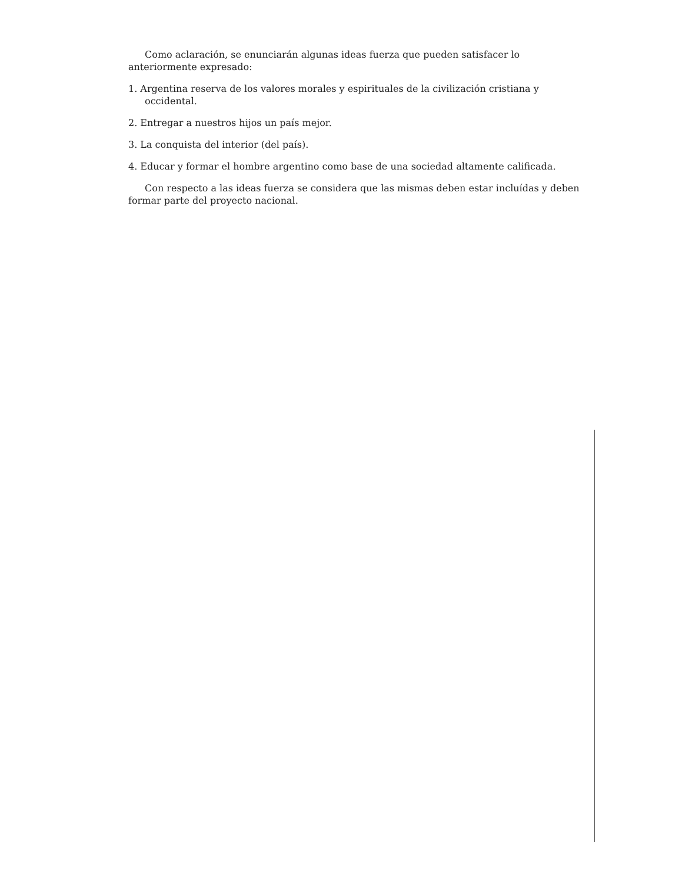Como aclaración, se enunciarán algunas ideas fuerza que pueden satisfacer lo anteriormente expresado:
1. Argentina reserva de los valores morales y espirituales de la civilización cristiana y occidental.
2. Entregar a nuestros hijos un país mejor.
3. La conquista del interior (del país).
4. Educar y formar el hombre argentino como base de una sociedad altamente calificada.
Con respecto a las ideas fuerza se considera que las mismas deben estar incluídas y deben formar parte del proyecto nacional.